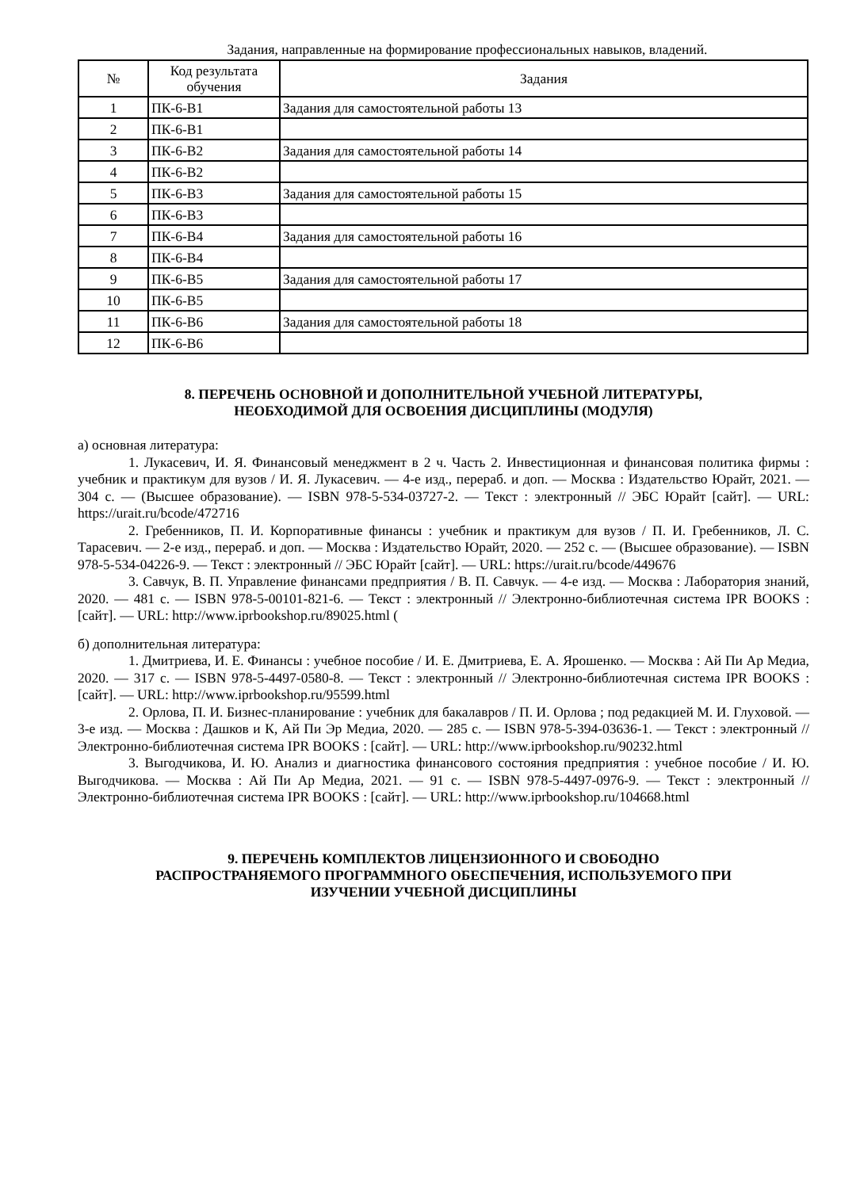Задания, направленные на формирование профессиональных навыков, владений.
| № | Код результата обучения | Задания |
| --- | --- | --- |
| 1 | ПК-6-В1 | Задания для самостоятельной работы 13 |
| 2 | ПК-6-В1 | |
| 3 | ПК-6-В2 | Задания для самостоятельной работы 14 |
| 4 | ПК-6-В2 | |
| 5 | ПК-6-В3 | Задания для самостоятельной работы 15 |
| 6 | ПК-6-В3 | |
| 7 | ПК-6-В4 | Задания для самостоятельной работы 16 |
| 8 | ПК-6-В4 | |
| 9 | ПК-6-В5 | Задания для самостоятельной работы 17 |
| 10 | ПК-6-В5 | |
| 11 | ПК-6-В6 | Задания для самостоятельной работы 18 |
| 12 | ПК-6-В6 | |
8. ПЕРЕЧЕНЬ ОСНОВНОЙ И ДОПОЛНИТЕЛЬНОЙ УЧЕБНОЙ ЛИТЕРАТУРЫ,
НЕОБХОДИМОЙ ДЛЯ ОСВОЕНИЯ ДИСЦИПЛИНЫ (МОДУЛЯ)
а) основная литература:
1. Лукасевич, И. Я. Финансовый менеджмент в 2 ч. Часть 2. Инвестиционная и финансовая политика фирмы : учебник и практикум для вузов / И. Я. Лукасевич. — 4-е изд., перераб. и доп. — Москва : Издательство Юрайт, 2021. — 304 с. — (Высшее образование). — ISBN 978-5-534-03727-2. — Текст : электронный // ЭБС Юрайт [сайт]. — URL: https://urait.ru/bcode/472716
2. Гребенников, П. И. Корпоративные финансы : учебник и практикум для вузов / П. И. Гребенников, Л. С. Тарасевич. — 2-е изд., перераб. и доп. — Москва : Издательство Юрайт, 2020. — 252 с. — (Высшее образование). — ISBN 978-5-534-04226-9. — Текст : электронный // ЭБС Юрайт [сайт]. — URL: https://urait.ru/bcode/449676
3. Савчук, В. П. Управление финансами предприятия / В. П. Савчук. — 4-е изд. — Москва : Лаборатория знаний, 2020. — 481 c. — ISBN 978-5-00101-821-6. — Текст : электронный // Электронно-библиотечная система IPR BOOKS : [сайт]. — URL: http://www.iprbookshop.ru/89025.html (
б) дополнительная литература:
1. Дмитриева, И. Е. Финансы : учебное пособие / И. Е. Дмитриева, Е. А. Ярошенко. — Москва : Ай Пи Ар Медиа, 2020. — 317 c. — ISBN 978-5-4497-0580-8. — Текст : электронный // Электронно-библиотечная система IPR BOOKS : [сайт]. — URL: http://www.iprbookshop.ru/95599.html
2. Орлова, П. И. Бизнес-планирование : учебник для бакалавров / П. И. Орлова ; под редакцией М. И. Глуховой. — 3-е изд. — Москва : Дашков и К, Ай Пи Эр Медиа, 2020. — 285 c. — ISBN 978-5-394-03636-1. — Текст : электронный // Электронно-библиотечная система IPR BOOKS : [сайт]. — URL: http://www.iprbookshop.ru/90232.html
3. Выгодчикова, И. Ю. Анализ и диагностика финансового состояния предприятия : учебное пособие / И. Ю. Выгодчикова. — Москва : Ай Пи Ар Медиа, 2021. — 91 c. — ISBN 978-5-4497-0976-9. — Текст : электронный // Электронно-библиотечная система IPR BOOKS : [сайт]. — URL: http://www.iprbookshop.ru/104668.html
9. ПЕРЕЧЕНЬ КОМПЛЕКТОВ ЛИЦЕНЗИОННОГО И СВОБОДНО
РАСПРОСТРАНЯЕМОГО ПРОГРАММНОГО ОБЕСПЕЧЕНИЯ, ИСПОЛЬЗУЕМОГО ПРИ
ИЗУЧЕНИИ УЧЕБНОЙ ДИСЦИПЛИНЫ